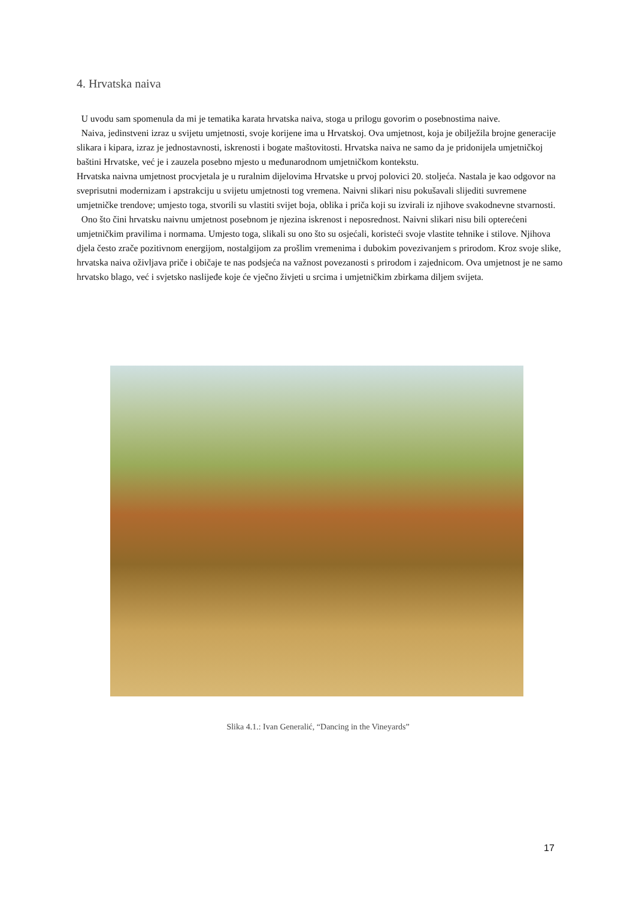4. Hrvatska naiva
U uvodu sam spomenula da mi je tematika karata hrvatska naiva, stoga u prilogu govorim o posebnostima naive.
Naiva, jedinstveni izraz u svijetu umjetnosti, svoje korijene ima u Hrvatskoj. Ova umjetnost, koja je obilježila brojne generacije slikara i kipara, izraz je jednostavnosti, iskrenosti i bogate maštovitosti. Hrvatska naiva ne samo da je pridonijela umjetničkoj baštini Hrvatske, već je i zauzela posebno mjesto u međunarodnom umjetničkom kontekstu.
Hrvatska naivna umjetnost procvjetala je u ruralnim dijelovima Hrvatske u prvoj polovici 20. stoljeća. Nastala je kao odgovor na sveprisutni modernizam i apstrakciju u svijetu umjetnosti tog vremena. Naivni slikari nisu pokušavali slijediti suvremene umjetničke trendove; umjesto toga, stvorili su vlastiti svijet boja, oblika i priča koji su izvirali iz njihove svakodnevne stvarnosti.
Ono što čini hrvatsku naivnu umjetnost posebnom je njezina iskrenost i neposrednost. Naivni slikari nisu bili opterećeni umjetničkim pravilima i normama. Umjesto toga, slikali su ono što su osjećali, koristeći svoje vlastite tehnike i stilove. Njihova djela često zrače pozitivnom energijom, nostalgijom za prošlim vremenima i dubokim povezivanjem s prirodom. Kroz svoje slike, hrvatska naiva oživljava priče i običaje te nas podsjeća na važnost povezanosti s prirodom i zajednicom. Ova umjetnost je ne samo hrvatsko blago, već i svjetsko naslijeđe koje će vječno živjeti u srcima i umjetničkim zbirkama diljem svijeta.
Slika 4.1.: Ivan Generalić, “Dancing in the Vineyards”
17